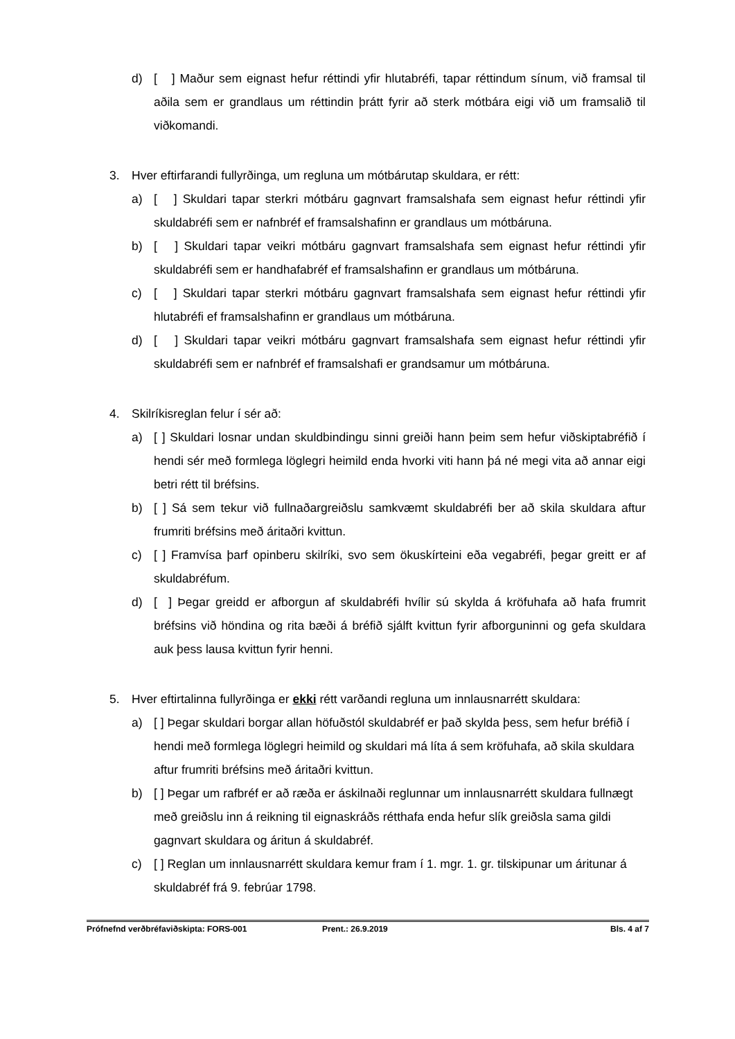d) [ ] Maður sem eignast hefur réttindi yfir hlutabréfi, tapar réttindum sínum, við framsal til aðila sem er grandlaus um réttindin þrátt fyrir að sterk mótbára eigi við um framsalið til viðkomandi.
3. Hver eftirfarandi fullyrðinga, um regluna um mótbárutap skuldara, er rétt:
a) [ ] Skuldari tapar sterkri mótbáru gagnvart framsalshafa sem eignast hefur réttindi yfir skuldabréfi sem er nafnbréf ef framsalshafinn er grandlaus um mótbáruna.
b) [ ] Skuldari tapar veikri mótbáru gagnvart framsalshafa sem eignast hefur réttindi yfir skuldabréfi sem er handhafabréf ef framsalshafinn er grandlaus um mótbáruna.
c) [ ] Skuldari tapar sterkri mótbáru gagnvart framsalshafa sem eignast hefur réttindi yfir hlutabréfi ef framsalshafinn er grandlaus um mótbáruna.
d) [ ] Skuldari tapar veikri mótbáru gagnvart framsalshafa sem eignast hefur réttindi yfir skuldabréfi sem er nafnbréf ef framsalshafi er grandsamur um mótbáruna.
4. Skilríkisreglan felur í sér að:
a) [ ] Skuldari losnar undan skuldbindingu sinni greiði hann þeim sem hefur viðskiptabréfið í hendi sér með formlega löglegri heimild enda hvorki viti hann þá né megi vita að annar eigi betri rétt til bréfsins.
b) [ ] Sá sem tekur við fullnaðargreiðslu samkvæmt skuldabréfi ber að skila skuldara aftur frumriti bréfsins með áritaðri kvittun.
c) [ ] Framvísa þarf opinberu skilríki, svo sem ökuskírteini eða vegabréfi, þegar greitt er af skuldabréfum.
d) [ ] Þegar greidd er afborgun af skuldabréfi hvílir sú skylda á kröfuhafa að hafa frumrit bréfsins við höndina og rita bæði á bréfið sjálft kvittun fyrir afborguninni og gefa skuldara auk þess lausa kvittun fyrir henni.
5. Hver eftirtalinna fullyrðinga er ekki rétt varðandi regluna um innlausnarrétt skuldara:
a) [ ] Þegar skuldari borgar allan höfuðstól skuldabréf er það skylda þess, sem hefur bréfið í hendi með formlega löglegri heimild og skuldari má líta á sem kröfuhafa, að skila skuldara aftur frumriti bréfsins með áritaðri kvittun.
b) [ ] Þegar um rafbréf er að ræða er áskilnaði reglunnar um innlausnarrétt skuldara fullnægt með greiðslu inn á reikning til eignaskráðs rétthafa enda hefur slík greiðsla sama gildi gagnvart skuldara og áritun á skuldabréf.
c) [ ] Reglan um innlausnarrétt skuldara kemur fram í 1. mgr. 1. gr. tilskipunar um áritunar á skuldabréf frá 9. febrúar 1798.
Prófnefnd verðbréfaviðskipta: FORS-001 Prent.: 26.9.2019 Bls. 4 af 7